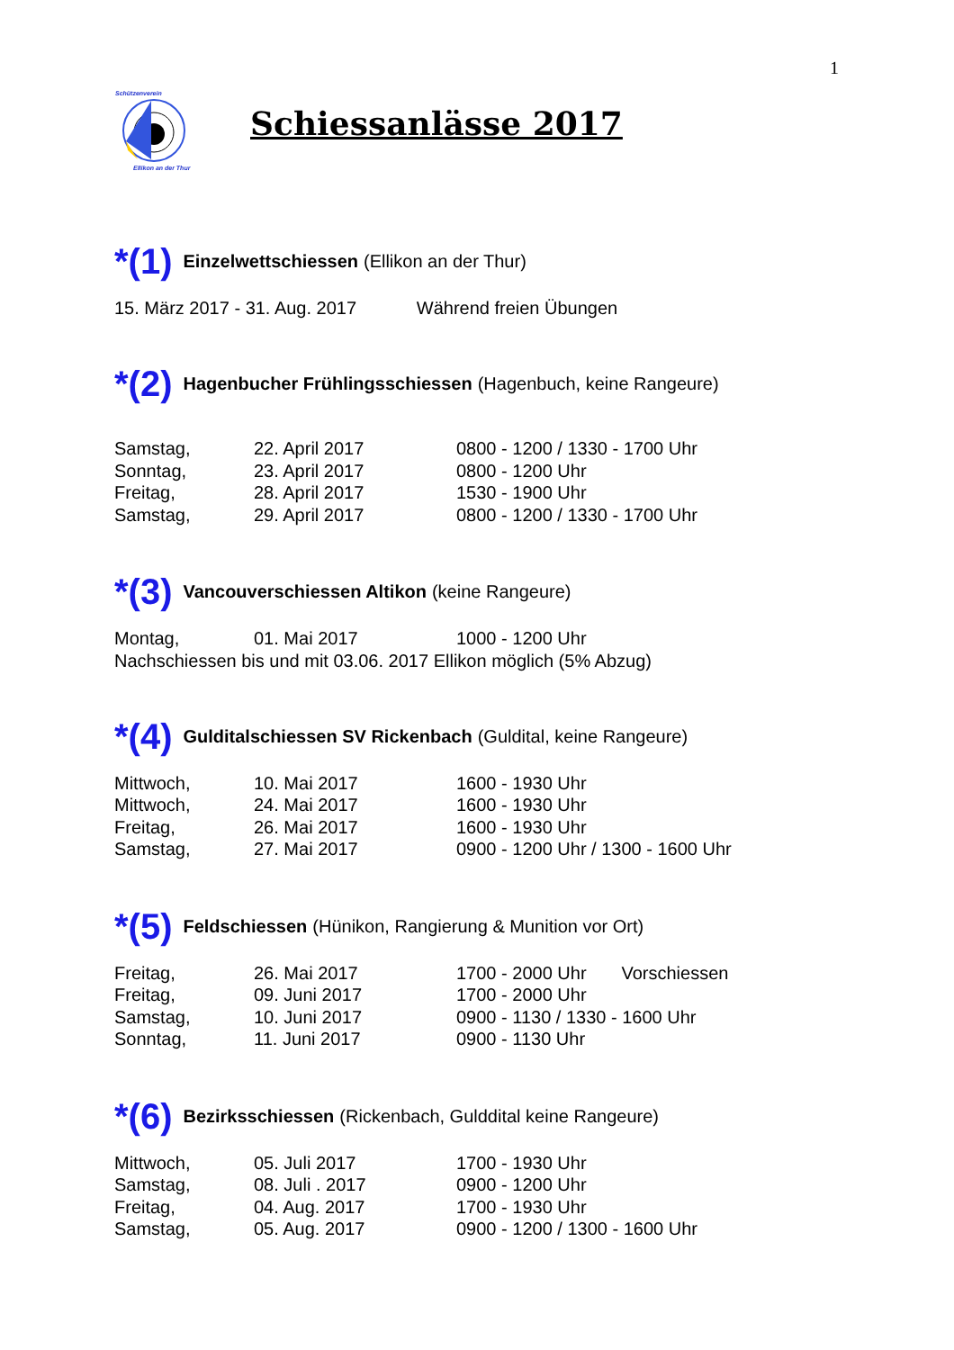1
Schützenverein
Ellikon an der Thur
Schiessanlässe 2017
*(1) Einzelwettschiessen (Ellikon an der Thur)
15. März 2017 - 31. Aug. 2017 Während freien Übungen
*(2) Hagenbucher Frühlingsschiessen (Hagenbuch, keine Rangeure)
| Samstag, | 22. April 2017 | 0800 - 1200 / 1330 - 1700 Uhr |
| Sonntag, | 23. April 2017 | 0800 - 1200 Uhr |
| Freitag, | 28. April 2017 | 1530 - 1900 Uhr |
| Samstag, | 29. April 2017 | 0800 - 1200 / 1330 - 1700 Uhr |
*(3) Vancouverschiessen Altikon (keine Rangeure)
| Montag, | 01. Mai 2017 | 1000 - 1200 Uhr |
Nachschiessen bis und mit 03.06. 2017 Ellikon möglich (5% Abzug)
*(4) Gulditalschiessen SV Rickenbach (Guldital, keine Rangeure)
| Mittwoch, | 10. Mai 2017 | 1600 - 1930 Uhr |
| Mittwoch, | 24. Mai 2017 | 1600 - 1930 Uhr |
| Freitag, | 26. Mai 2017 | 1600 - 1930 Uhr |
| Samstag, | 27. Mai 2017 | 0900 - 1200 Uhr / 1300 - 1600 Uhr |
*(5) Feldschiessen (Hünikon, Rangierung & Munition vor Ort)
| Freitag, | 26. Mai 2017 | 1700 - 2000 Uhr Vorschiessen |
| Freitag, | 09. Juni 2017 | 1700 - 2000 Uhr |
| Samstag, | 10. Juni 2017 | 0900 - 1130 / 1330 - 1600 Uhr |
| Sonntag, | 11. Juni 2017 | 0900 - 1130 Uhr |
*(6) Bezirksschiessen (Rickenbach, Gulddital keine Rangeure)
| Mittwoch, | 05. Juli 2017 | 1700 - 1930 Uhr |
| Samstag, | 08. Juli . 2017 | 0900 - 1200 Uhr |
| Freitag, | 04. Aug. 2017 | 1700 - 1930 Uhr |
| Samstag, | 05. Aug. 2017 | 0900 - 1200 / 1300 - 1600 Uhr |